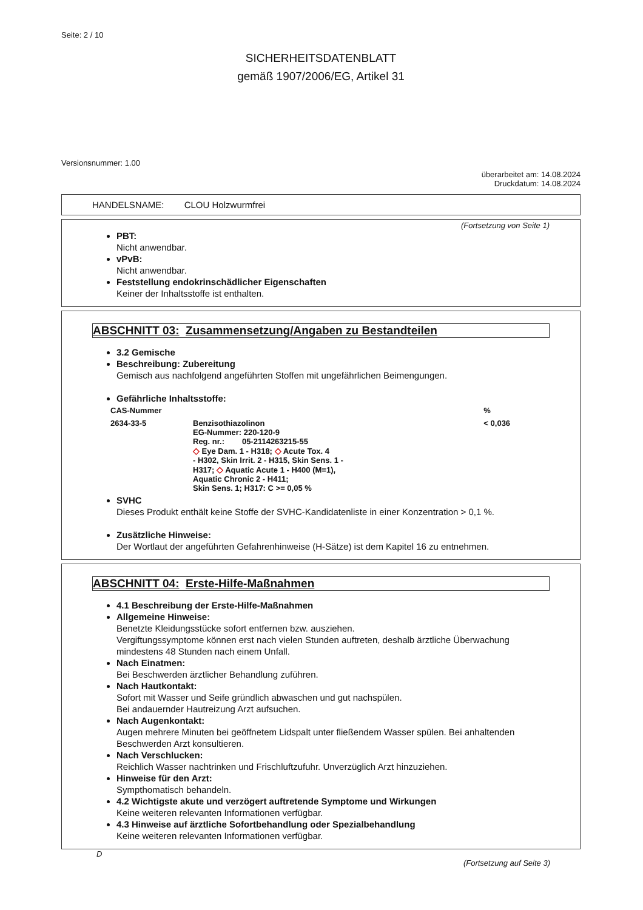Seite: 2 / 10
SICHERHEITSDATENBLATT
gemäß 1907/2006/EG, Artikel 31
Versionsnummer: 1.00
überarbeitet am: 14.08.2024
Druckdatum: 14.08.2024
HANDELSNAME: CLOU Holzwurmfrei
(Fortsetzung von Seite 1)
PBT:
Nicht anwendbar.
vPvB:
Nicht anwendbar.
Feststellung endokrinschädlicher Eigenschaften
Keiner der Inhaltsstoffe ist enthalten.
ABSCHNITT 03: Zusammensetzung/Angaben zu Bestandteilen
3.2 Gemische
Beschreibung: Zubereitung
Gemisch aus nachfolgend angeführten Stoffen mit ungefährlichen Beimengungen.
Gefährliche Inhaltsstoffe:
| CAS-Nummer | | % |
| --- | --- | --- |
| 2634-33-5 | Benzisothiazolinon EG-Nummer: 220-120-9 Reg. nr.: 05-2114263215-55 ◇ Eye Dam. 1 - H318; ◇ Acute Tox. 4 - H302, Skin Irrit. 2 - H315, Skin Sens. 1 - H317; ◇ Aquatic Acute 1 - H400 (M=1), Aquatic Chronic 2 - H411; Skin Sens. 1; H317: C >= 0,05 % | < 0,036 |
SVHC
Dieses Produkt enthält keine Stoffe der SVHC-Kandidatenliste in einer Konzentration > 0,1 %.
Zusätzliche Hinweise:
Der Wortlaut der angeführten Gefahrenhinweise (H-Sätze) ist dem Kapitel 16 zu entnehmen.
ABSCHNITT 04: Erste-Hilfe-Maßnahmen
4.1 Beschreibung der Erste-Hilfe-Maßnahmen
Allgemeine Hinweise:
Benetzte Kleidungsstücke sofort entfernen bzw. ausziehen.
Vergiftungssymptome können erst nach vielen Stunden auftreten, deshalb ärztliche Überwachung mindestens 48 Stunden nach einem Unfall.
Nach Einatmen:
Bei Beschwerden ärztlicher Behandlung zuführen.
Nach Hautkontakt:
Sofort mit Wasser und Seife gründlich abwaschen und gut nachspülen.
Bei andauernder Hautreizung Arzt aufsuchen.
Nach Augenkontakt:
Augen mehrere Minuten bei geöffnetem Lidspalt unter fließendem Wasser spülen. Bei anhaltenden Beschwerden Arzt konsultieren.
Nach Verschlucken:
Reichlich Wasser nachtrinken und Frischluftzufuhr. Unverzüglich Arzt hinzuziehen.
Hinweise für den Arzt:
Sympthomatisch behandeln.
4.2 Wichtigste akute und verzögert auftretende Symptome und Wirkungen
Keine weiteren relevanten Informationen verfügbar.
4.3 Hinweise auf ärztliche Sofortbehandlung oder Spezialbehandlung
Keine weiteren relevanten Informationen verfügbar.
D
(Fortsetzung auf Seite 3)